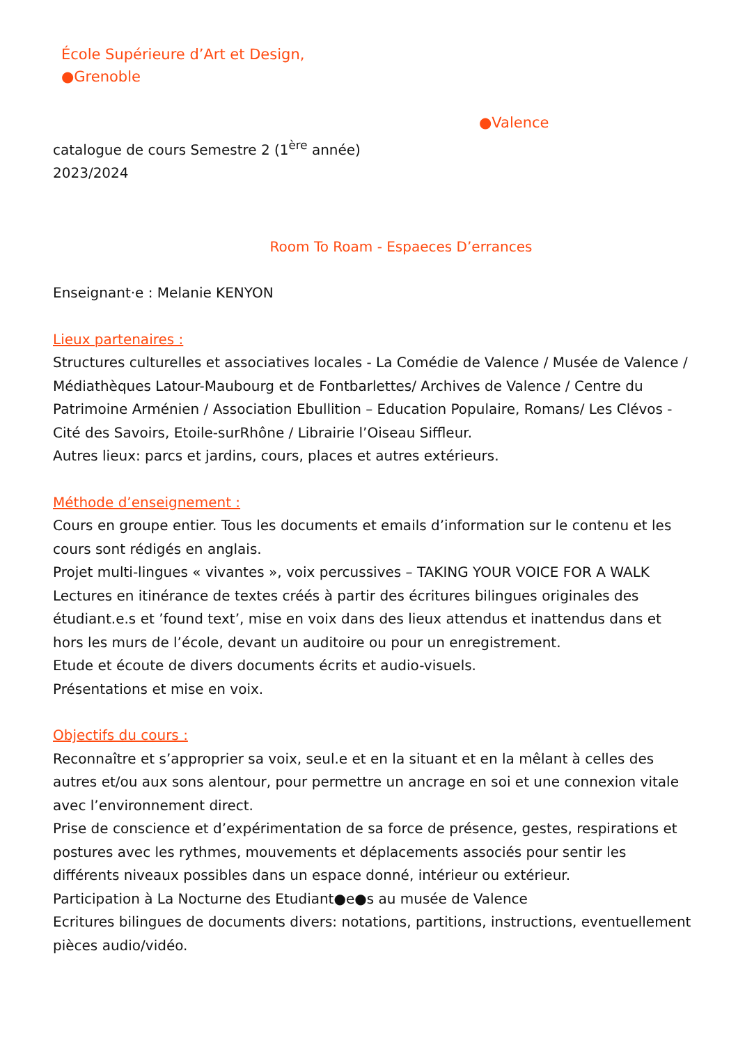École Supérieure d’Art et Design,
●Grenoble
●Valence
catalogue de cours Semestre 2 (1<sup>ère</sup> année)
2023/2024
Room To Roam - Espaeces D’errances
Enseignant·e : Melanie KENYON
Lieux partenaires :
Structures culturelles et associatives locales - La Comédie de Valence / Musée de Valence / Médiathèques Latour-Maubourg et de Fontbarlettes/ Archives de Valence / Centre du Patrimoine Arménien / Association Ebullition – Education Populaire, Romans/ Les Clévos - Cité des Savoirs, Etoile-surRhône / Librairie l’Oiseau Siffleur.
Autres lieux: parcs et jardins, cours, places et autres extérieurs.
Méthode d’enseignement :
Cours en groupe entier. Tous les documents et emails d’information sur le contenu et les cours sont rédigés en anglais.
Projet multi-lingues « vivantes », voix percussives – TAKING YOUR VOICE FOR A WALK
Lectures en itinérance de textes créés à partir des écritures bilingues originales des étudiant.e.s et ’found text’, mise en voix dans des lieux attendus et inattendus dans et hors les murs de l’école, devant un auditoire ou pour un enregistrement.
Etude et écoute de divers documents écrits et audio-visuels.
Présentations et mise en voix.
Objectifs du cours :
Reconnaître et s’approprier sa voix, seul.e et en la situant et en la mêlant à celles des autres et/ou aux sons alentour, pour permettre un ancrage en soi et une connexion vitale avec l’environnement direct.
Prise de conscience et d’expérimentation de sa force de présence, gestes, respirations et postures avec les rythmes, mouvements et déplacements associés pour sentir les différents niveaux possibles dans un espace donné, intérieur ou extérieur.
Participation à La Nocturne des Etudiant●e●s au musée de Valence
Ecritures bilingues de documents divers: notations, partitions, instructions, eventuellement pièces audio/vidéo.